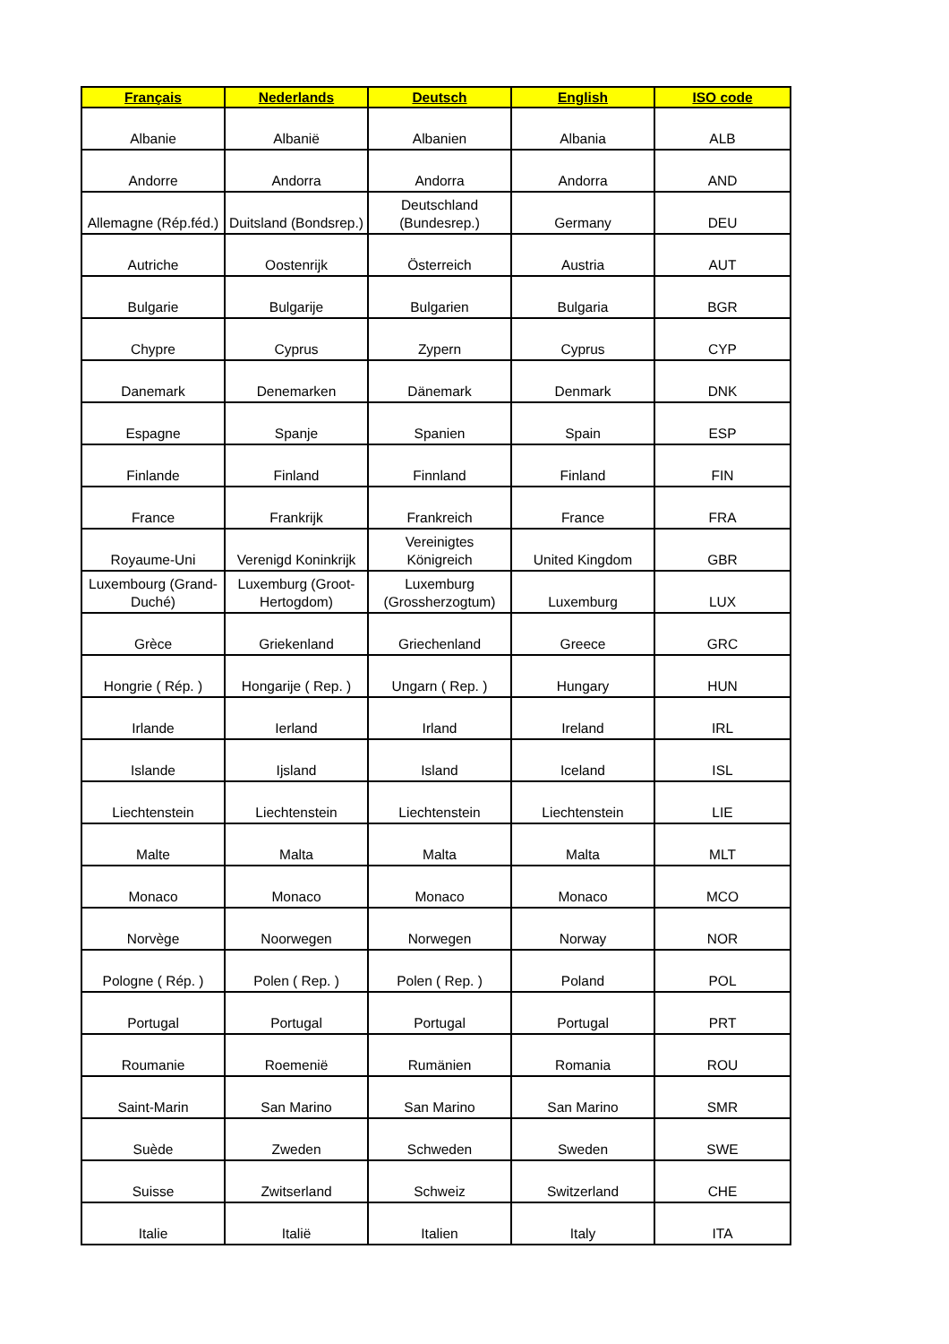| Français | Nederlands | Deutsch | English | ISO code |
| --- | --- | --- | --- | --- |
| Albanie | Albanië | Albanien | Albania | ALB |
| Andorre | Andorra | Andorra | Andorra | AND |
| Allemagne (Rép.féd.) | Duitsland (Bondsrep.) | Deutschland (Bundesrep.) | Germany | DEU |
| Autriche | Oostenrijk | Österreich | Austria | AUT |
| Bulgarie | Bulgarije | Bulgarien | Bulgaria | BGR |
| Chypre | Cyprus | Zypern | Cyprus | CYP |
| Danemark | Denemarken | Dänemark | Denmark | DNK |
| Espagne | Spanje | Spanien | Spain | ESP |
| Finlande | Finland | Finnland | Finland | FIN |
| France | Frankrijk | Frankreich | France | FRA |
| Royaume-Uni | Verenigd Koninkrijk | Vereinigtes Königreich | United Kingdom | GBR |
| Luxembourg (Grand-Duché) | Luxemburg (Groot-Hertogdom) | Luxemburg (Grossherzogtum) | Luxemburg | LUX |
| Grèce | Griekenland | Griechenland | Greece | GRC |
| Hongrie ( Rép. ) | Hongarije ( Rep. ) | Ungarn ( Rep. ) | Hungary | HUN |
| Irlande | Ierland | Irland | Ireland | IRL |
| Islande | Ijsland | Island | Iceland | ISL |
| Liechtenstein | Liechtenstein | Liechtenstein | Liechtenstein | LIE |
| Malte | Malta | Malta | Malta | MLT |
| Monaco | Monaco | Monaco | Monaco | MCO |
| Norvège | Noorwegen | Norwegen | Norway | NOR |
| Pologne ( Rép. ) | Polen ( Rep. ) | Polen ( Rep. ) | Poland | POL |
| Portugal | Portugal | Portugal | Portugal | PRT |
| Roumanie | Roemenië | Rumänien | Romania | ROU |
| Saint-Marin | San Marino | San Marino | San Marino | SMR |
| Suède | Zweden | Schweden | Sweden | SWE |
| Suisse | Zwitserland | Schweiz | Switzerland | CHE |
| Italie | Italië | Italien | Italy | ITA |